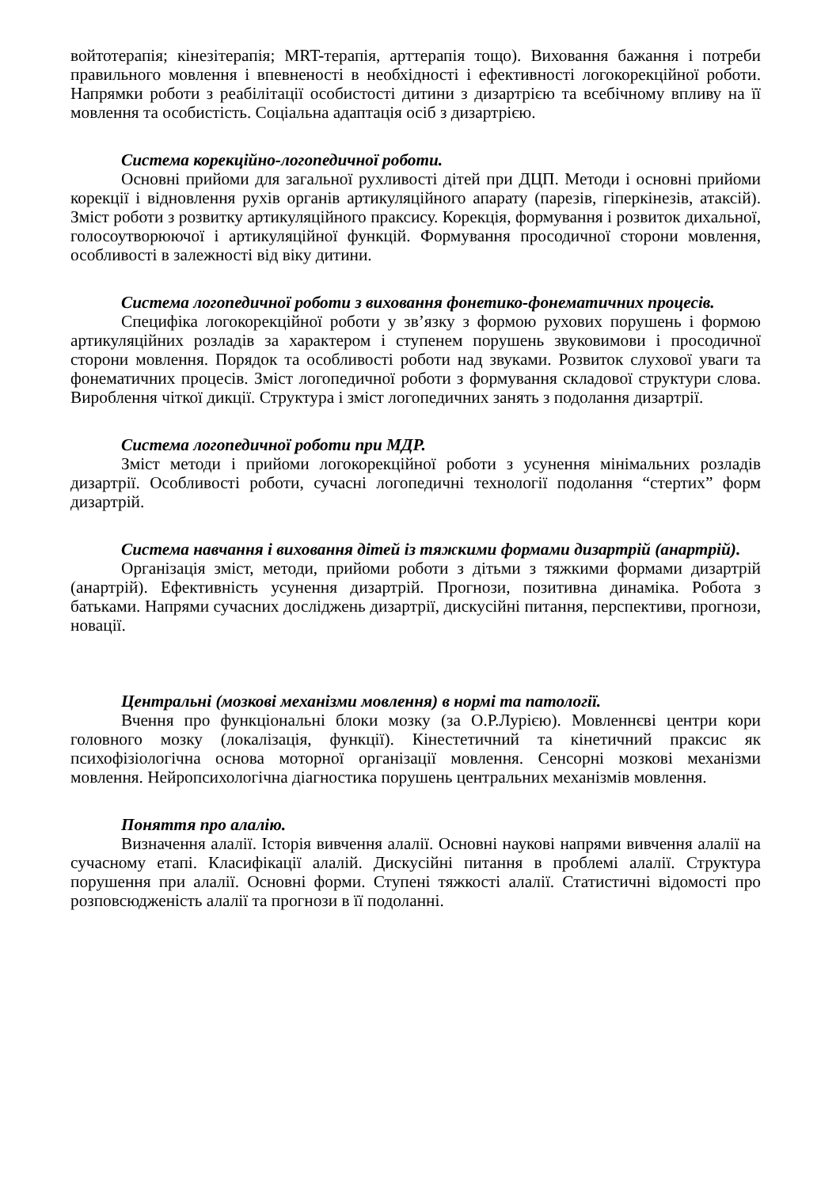войтотерапія; кінезітерапія; MRT-терапія, арттерапія тощо). Виховання бажання і потреби правильного мовлення і впевненості в необхідності і ефективності логокорекційної роботи. Напрямки роботи з реабілітації особистості дитини з дизартрією та всебічному впливу на її мовлення та особистість. Соціальна адаптація осіб з дизартрією.
Система корекційно-логопедичної роботи.
Основні прийоми для загальної рухливості дітей при ДЦП. Методи і основні прийоми корекції і відновлення рухів органів артикуляційного апарату (парезів, гіперкінезів, атаксій). Зміст роботи з розвитку артикуляційного праксису. Корекція, формування і розвиток дихальної, голосоутворюючої і артикуляційної функцій. Формування просодичної сторони мовлення, особливості в залежності від віку дитини.
Система логопедичної роботи з виховання фонетико-фонематичних процесів.
Специфіка логокорекційної роботи у зв’язку з формою рухових порушень і формою артикуляційних розладів за характером і ступенем порушень звуковимови і просодичної сторони мовлення. Порядок та особливості роботи над звуками. Розвиток слухової уваги та фонематичних процесів. Зміст логопедичної роботи з формування складової структури слова. Вироблення чіткої дикції. Структура і зміст логопедичних занять з подолання дизартрії.
Система логопедичної роботи при МДР.
Зміст методи і прийоми логокорекційної роботи з усунення мінімальних розладів дизартрії. Особливості роботи, сучасні логопедичні технології подолання “стертих” форм дизартрій.
Система навчання і виховання дітей із тяжкими формами дизартрій (анартрій).
Організація зміст, методи, прийоми роботи з дітьми з тяжкими формами дизартрій (анартрій). Ефективність усунення дизартрій. Прогнози, позитивна динаміка. Робота з батьками. Напрями сучасних досліджень дизартрії, дискусійні питання, перспективи, прогнози, новації.
Центральні (мозкові механізми мовлення) в нормі та патології.
Вчення про функціональні блоки мозку (за О.Р.Лурією). Мовленнєві центри кори головного мозку (локалізація, функції). Кінестетичний та кінетичний праксис як психофізіологічна основа моторної організації мовлення. Сенсорні мозкові механізми мовлення. Нейропсихологічна діагностика порушень центральних механізмів мовлення.
Поняття про алалію.
Визначення алалії. Історія вивчення алалії. Основні наукові напрями вивчення алалії на сучасному етапі. Класифікації алалій. Дискусійні питання в проблемі алалії. Структура порушення при алалії. Основні форми. Ступені тяжкості алалії. Статистичні відомості про розповсюдженість алалії та прогнози в її подоланні.